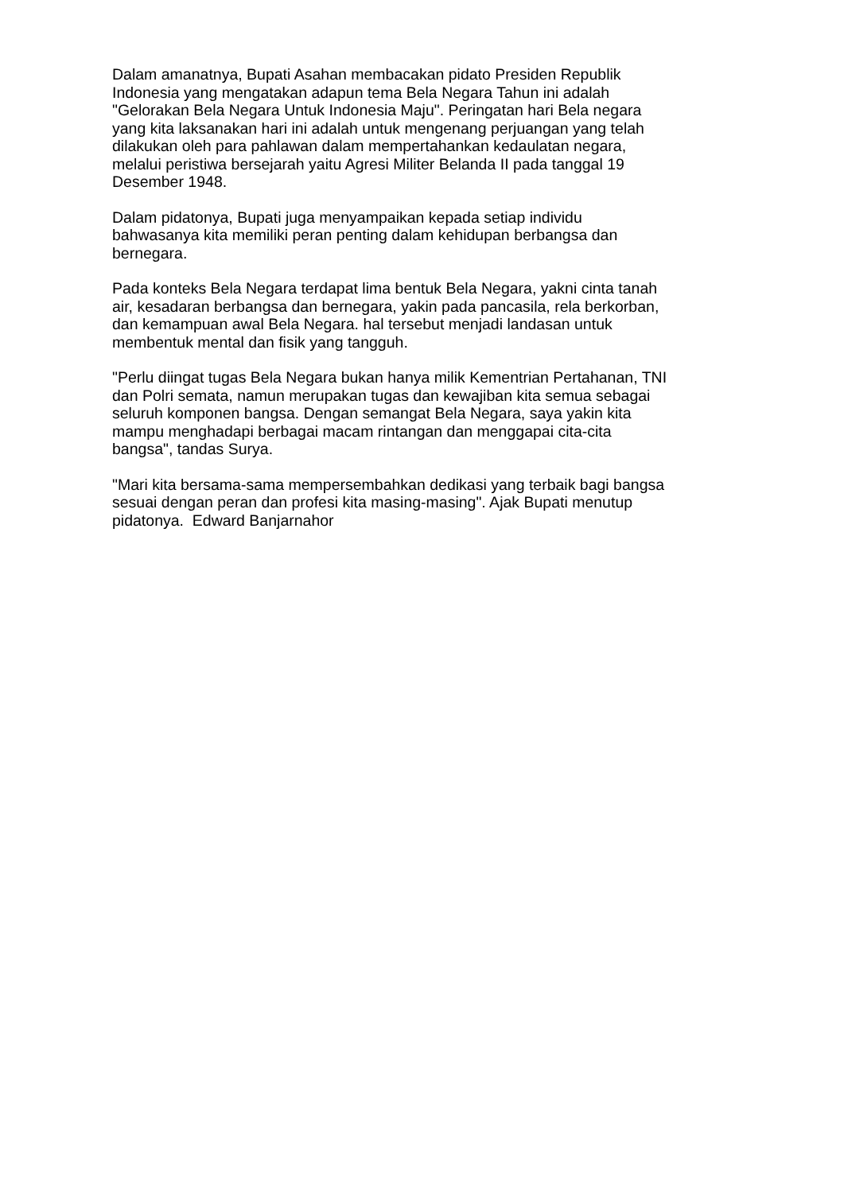Dalam amanatnya, Bupati Asahan membacakan pidato Presiden Republik
Indonesia yang mengatakan adapun tema Bela Negara Tahun ini adalah
"Gelorakan Bela Negara Untuk Indonesia Maju". Peringatan hari Bela negara
yang kita laksanakan hari ini adalah untuk mengenang perjuangan yang telah
dilakukan oleh para pahlawan dalam mempertahankan kedaulatan negara,
melalui peristiwa bersejarah yaitu Agresi Militer Belanda II pada tanggal 19
Desember 1948.
Dalam pidatonya, Bupati juga menyampaikan kepada setiap individu
bahwasanya kita memiliki peran penting dalam kehidupan berbangsa dan
bernegara.
Pada konteks Bela Negara terdapat lima bentuk Bela Negara, yakni cinta tanah
air, kesadaran berbangsa dan bernegara, yakin pada pancasila, rela berkorban,
dan kemampuan awal Bela Negara. hal tersebut menjadi landasan untuk
membentuk mental dan fisik yang tangguh.
"Perlu diingat tugas Bela Negara bukan hanya milik Kementrian Pertahanan, TNI
dan Polri semata, namun merupakan tugas dan kewajiban kita semua sebagai
seluruh komponen bangsa. Dengan semangat Bela Negara, saya yakin kita
mampu menghadapi berbagai macam rintangan dan menggapai cita-cita
bangsa", tandas Surya.
"Mari kita bersama-sama mempersembahkan dedikasi yang terbaik bagi bangsa
sesuai dengan peran dan profesi kita masing-masing". Ajak Bupati menutup
pidatonya. Edward Banjarnahor